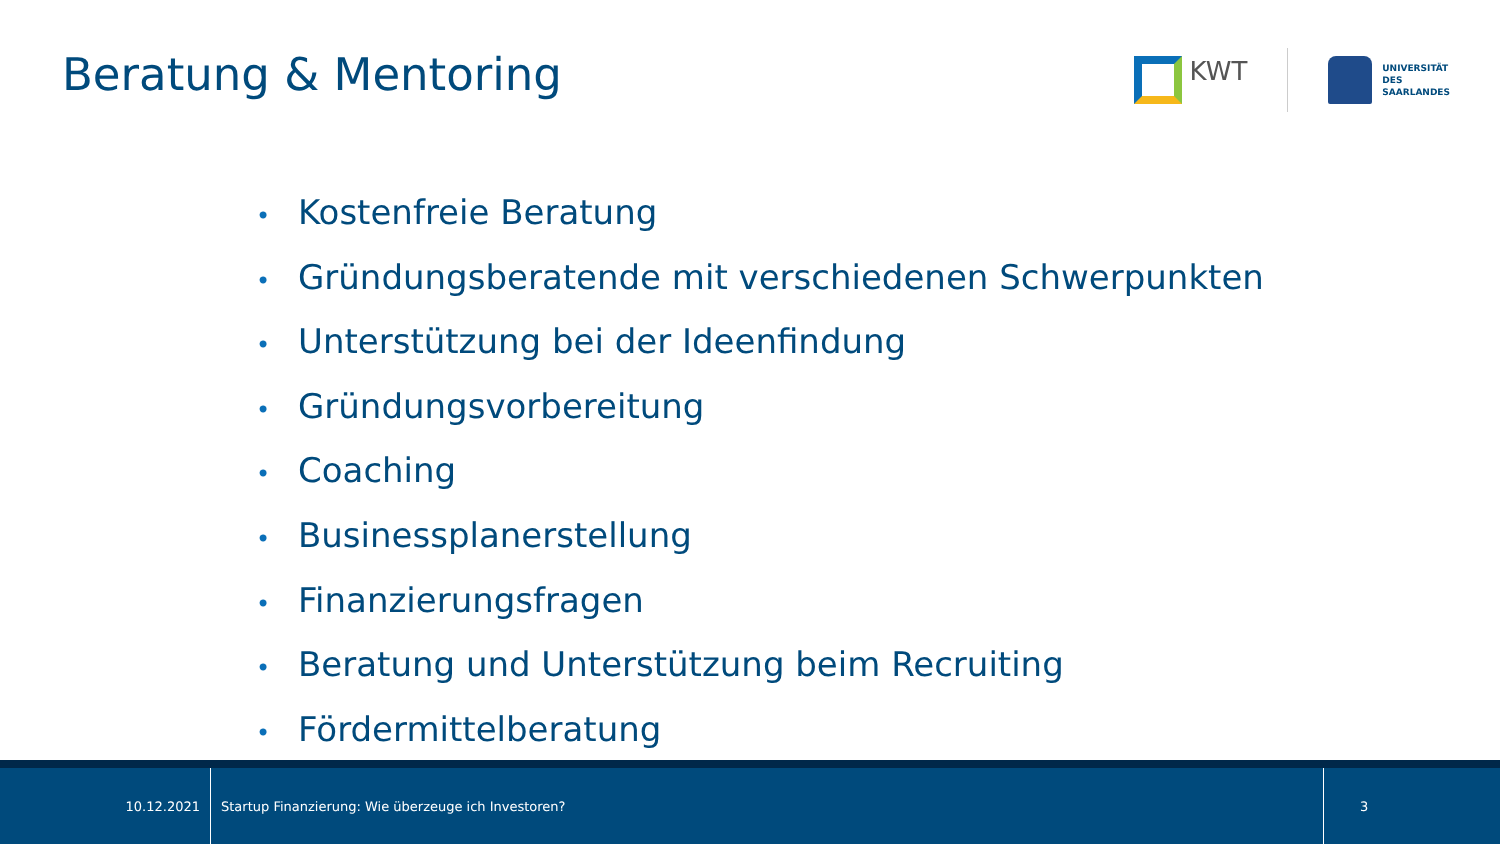Beratung & Mentoring
KWT
UNIVERSITÄT
DES
SAARLANDES
• Kostenfreie Beratung
• Gründungsberatende mit verschiedenen Schwerpunkten
• Unterstützung bei der Ideenfindung
• Gründungsvorbereitung
• Coaching
• Businessplanerstellung
• Finanzierungsfragen
• Beratung und Unterstützung beim Recruiting
• Fördermittelberatung
10.12.2021
Startup Finanzierung: Wie überzeuge ich Investoren?
3